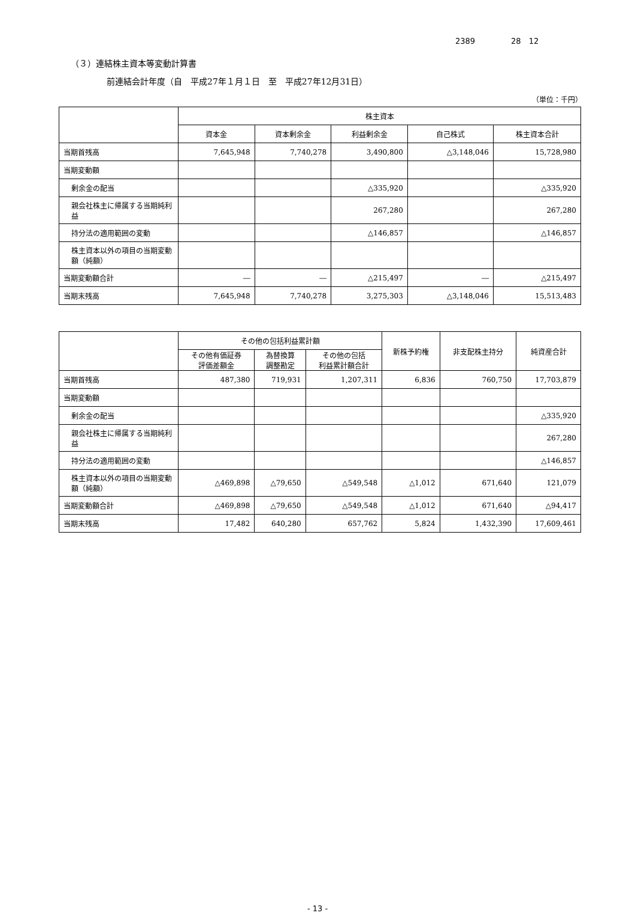2389 28　12
（３）連結株主資本等変動計算書
前連結会計年度（自　平成27年１月１日　至　平成27年12月31日）
（単位：千円）
| | 株主資本 | | | | |
| --- | --- | --- | --- | --- | --- |
| | 資本金 | 資本剰余金 | 利益剰余金 | 自己株式 | 株主資本合計 |
| 当期首残高 | 7,645,948 | 7,740,278 | 3,490,800 | △3,148,046 | 15,728,980 |
| 当期変動額 | | | | | |
| 剰余金の配当 | | | △335,920 | | △335,920 |
| 親会社株主に帰属する当期純利益 | | | 267,280 | | 267,280 |
| 持分法の適用範囲の変動 | | | △146,857 | | △146,857 |
| 株主資本以外の項目の当期変動額（純額） | | | | | |
| 当期変動額合計 | ― | ― | △215,497 | ― | △215,497 |
| 当期末残高 | 7,645,948 | 7,740,278 | 3,275,303 | △3,148,046 | 15,513,483 |
| | その他の包括利益累計額 | | | 新株予約権 | 非支配株主持分 | 純資産合計 |
| --- | --- | --- | --- | --- | --- | --- |
| | その他有価証券 評価差額金 | 為替換算 調整勘定 | その他の包括 利益累計額合計 | | | |
| 当期首残高 | 487,380 | 719,931 | 1,207,311 | 6,836 | 760,750 | 17,703,879 |
| 当期変動額 | | | | | | |
| 剰余金の配当 | | | | | | △335,920 |
| 親会社株主に帰属する当期純利益 | | | | | | 267,280 |
| 持分法の適用範囲の変動 | | | | | | △146,857 |
| 株主資本以外の項目の当期変動額（純額） | △469,898 | △79,650 | △549,548 | △1,012 | 671,640 | 121,079 |
| 当期変動額合計 | △469,898 | △79,650 | △549,548 | △1,012 | 671,640 | △94,417 |
| 当期末残高 | 17,482 | 640,280 | 657,762 | 5,824 | 1,432,390 | 17,609,461 |
- 13 -